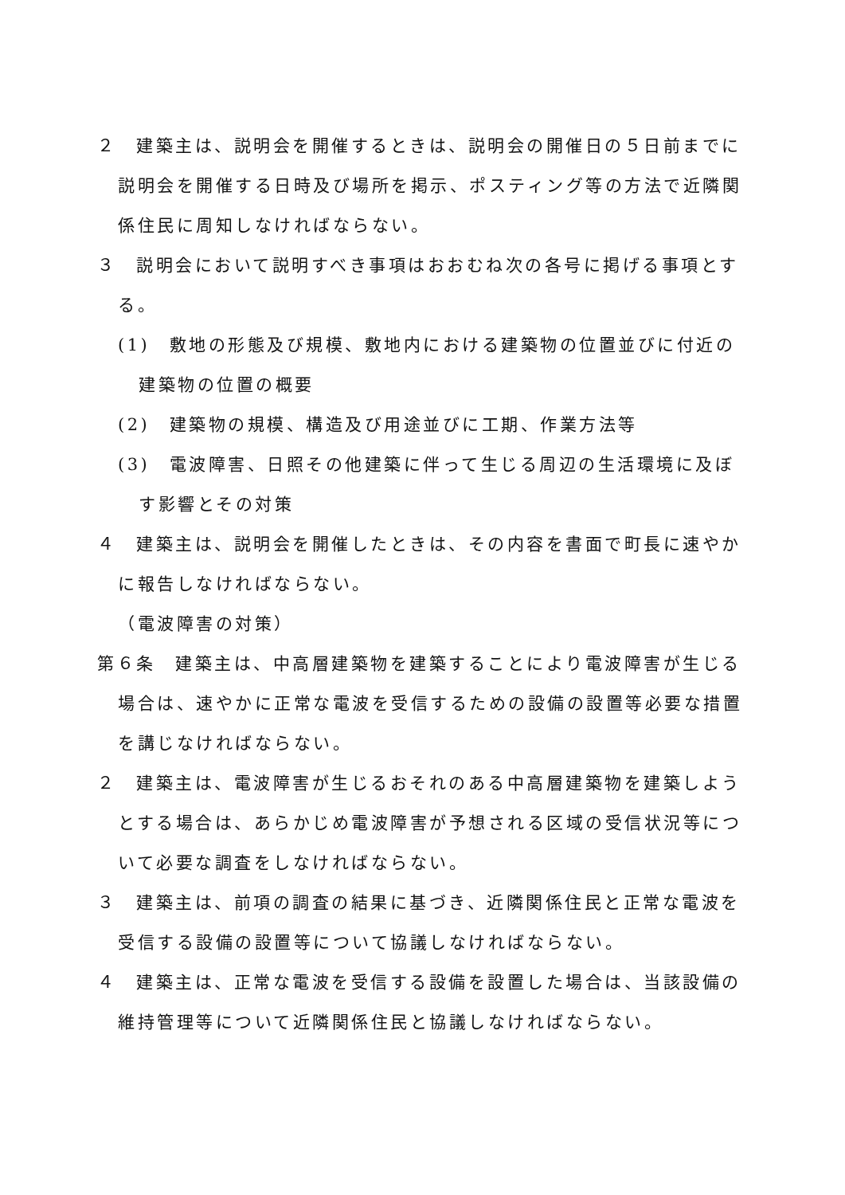２　建築主は、説明会を開催するときは、説明会の開催日の５日前までに説明会を開催する日時及び場所を掲示、ポスティング等の方法で近隣関係住民に周知しなければならない。
３　説明会において説明すべき事項はおおむね次の各号に掲げる事項とする。
(1)　敷地の形態及び規模、敷地内における建築物の位置並びに付近の建築物の位置の概要
(2)　建築物の規模、構造及び用途並びに工期、作業方法等
(3)　電波障害、日照その他建築に伴って生じる周辺の生活環境に及ぼす影響とその対策
４　建築主は、説明会を開催したときは、その内容を書面で町長に速やかに報告しなければならない。
（電波障害の対策）
第６条　建築主は、中高層建築物を建築することにより電波障害が生じる場合は、速やかに正常な電波を受信するための設備の設置等必要な措置を講じなければならない。
２　建築主は、電波障害が生じるおそれのある中高層建築物を建築しようとする場合は、あらかじめ電波障害が予想される区域の受信状況等について必要な調査をしなければならない。
３　建築主は、前項の調査の結果に基づき、近隣関係住民と正常な電波を受信する設備の設置等について協議しなければならない。
４　建築主は、正常な電波を受信する設備を設置した場合は、当該設備の維持管理等について近隣関係住民と協議しなければならない。